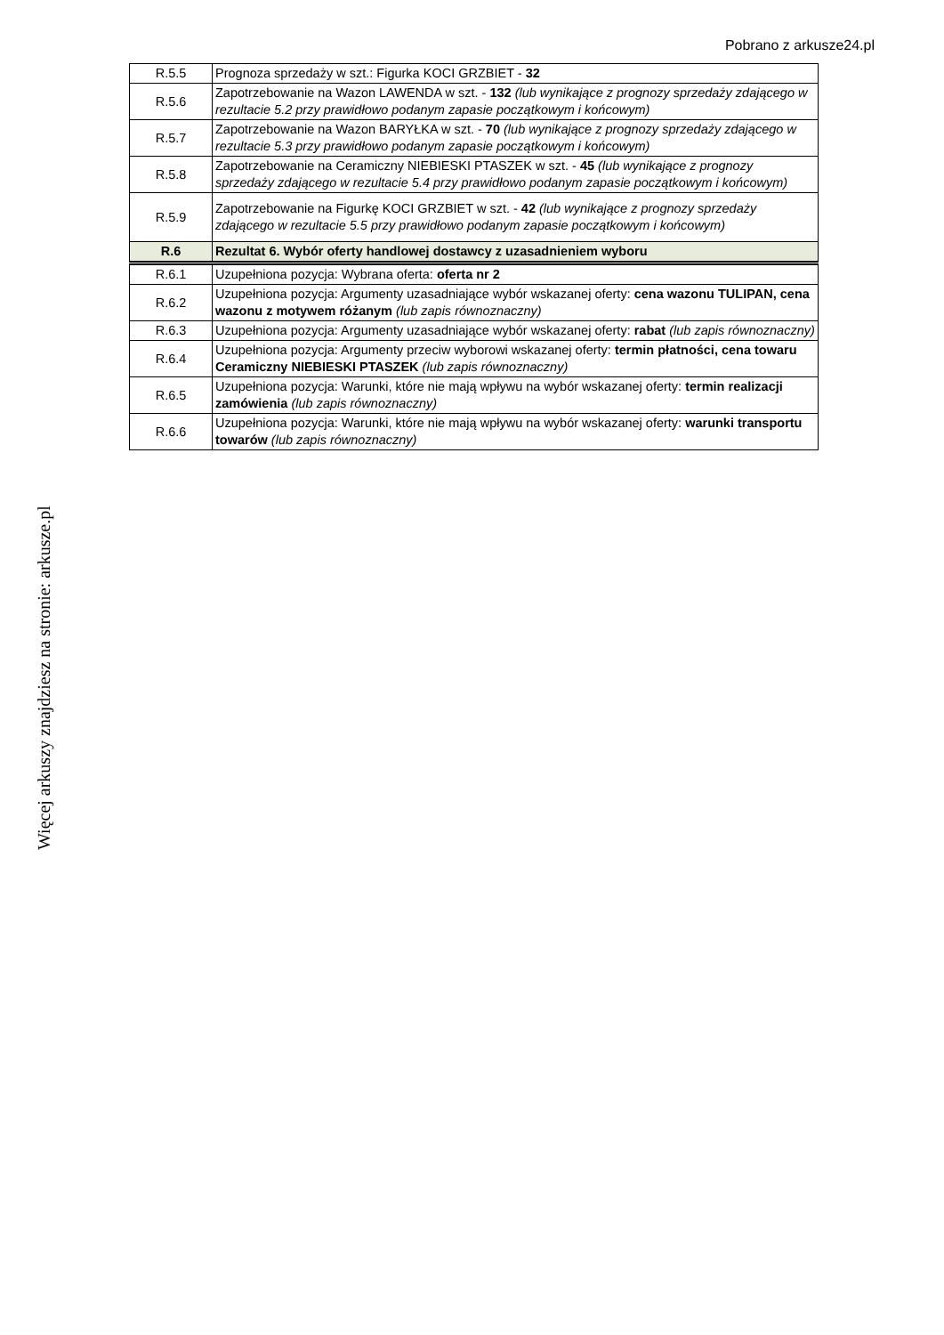Pobrano z arkusze24.pl
Więcej arkuszy znajdziesz na stronie: arkusze.pl
| R.5.5 | Prognoza sprzedaży w szt.: Figurka KOCI GRZBIET - 32 |
| R.5.6 | Zapotrzebowanie na Wazon LAWENDA w szt. - 132 (lub wynikające z prognozy sprzedaży zdającego w rezultacie 5.2 przy prawidłowo podanym zapasie początkowym i końcowym) |
| R.5.7 | Zapotrzebowanie na Wazon BARYŁKA w szt. - 70 (lub wynikające z prognozy sprzedaży zdającego w rezultacie 5.3 przy prawidłowo podanym zapasie początkowym i końcowym) |
| R.5.8 | Zapotrzebowanie na Ceramiczny NIEBIESKI PTASZEK w szt. - 45 (lub wynikające z prognozy sprzedaży zdającego w rezultacie 5.4 przy prawidłowo podanym zapasie początkowym i końcowym) |
| R.5.9 | Zapotrzebowanie na Figurkę KOCI GRZBIET w szt. - 42 (lub wynikające z prognozy sprzedaży zdającego w rezultacie 5.5 przy prawidłowo podanym zapasie początkowym i końcowym) |
| R.6 | Rezultat 6. Wybór oferty handlowej dostawcy z uzasadnieniem wyboru |
| R.6.1 | Uzupełniona pozycja: Wybrana oferta: oferta nr 2 |
| R.6.2 | Uzupełniona pozycja: Argumenty uzasadniające wybór wskazanej oferty: cena wazonu TULIPAN, cena wazonu z motywem różanym (lub zapis równoznaczny) |
| R.6.3 | Uzupełniona pozycja: Argumenty uzasadniające wybór wskazanej oferty: rabat (lub zapis równoznaczny) |
| R.6.4 | Uzupełniona pozycja: Argumenty przeciw wyborowi wskazanej oferty: termin płatności, cena towaru Ceramiczny NIEBIESKI PTASZEK (lub zapis równoznaczny) |
| R.6.5 | Uzupełniona pozycja: Warunki, które nie mają wpływu na wybór wskazanej oferty: termin realizacji zamówienia (lub zapis równoznaczny) |
| R.6.6 | Uzupełniona pozycja: Warunki, które nie mają wpływu na wybór wskazanej oferty: warunki transportu towarów (lub zapis równoznaczny) |